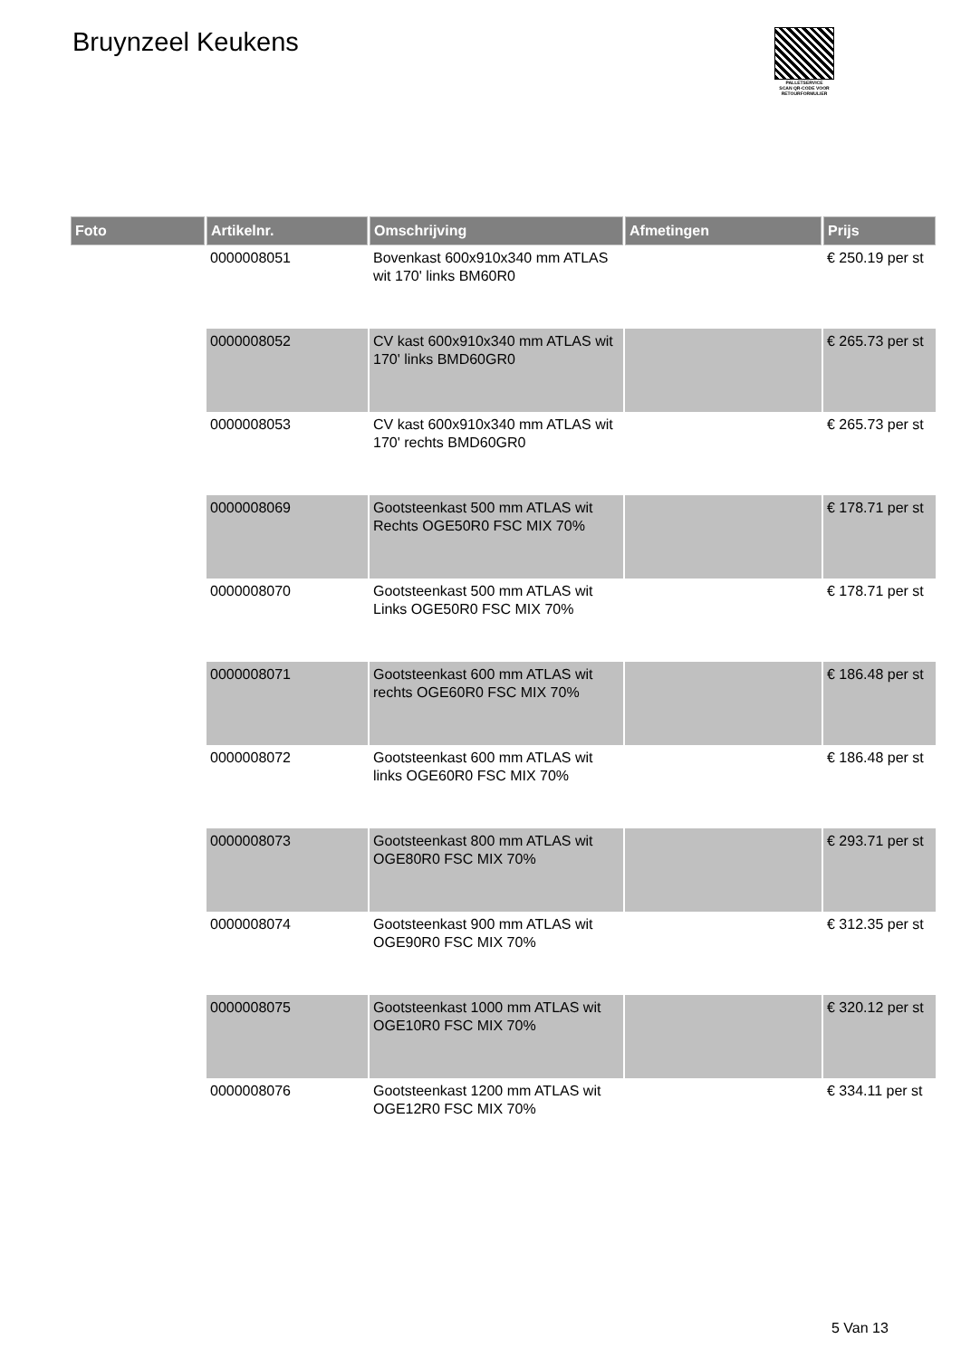Bruynzeel Keukens
PALLETSERVICE
SCAN QR-CODE VOOR RETOURFORMULIER
| Foto | Artikelnr. | Omschrijving | Afmetingen | Prijs |
| --- | --- | --- | --- | --- |
| | 0000008051 | Bovenkast 600x910x340 mm ATLAS wit 170' links BM60R0 | | € 250.19 per st |
| | 0000008052 | CV kast 600x910x340 mm ATLAS wit 170' links BMD60GR0 | | € 265.73 per st |
| | 0000008053 | CV kast 600x910x340 mm ATLAS wit 170' rechts BMD60GR0 | | € 265.73 per st |
| | 0000008069 | Gootsteenkast 500 mm ATLAS wit Rechts OGE50R0 FSC MIX 70% | | € 178.71 per st |
| | 0000008070 | Gootsteenkast 500 mm ATLAS wit Links OGE50R0 FSC MIX 70% | | € 178.71 per st |
| | 0000008071 | Gootsteenkast 600 mm ATLAS wit rechts OGE60R0 FSC MIX 70% | | € 186.48 per st |
| | 0000008072 | Gootsteenkast 600 mm ATLAS wit links OGE60R0 FSC MIX 70% | | € 186.48 per st |
| | 0000008073 | Gootsteenkast 800 mm ATLAS wit OGE80R0 FSC MIX 70% | | € 293.71 per st |
| | 0000008074 | Gootsteenkast 900 mm ATLAS wit OGE90R0 FSC MIX 70% | | € 312.35 per st |
| | 0000008075 | Gootsteenkast 1000 mm ATLAS wit OGE10R0 FSC MIX 70% | | € 320.12 per st |
| | 0000008076 | Gootsteenkast 1200 mm ATLAS wit OGE12R0 FSC MIX 70% | | € 334.11 per st |
5 Van 13